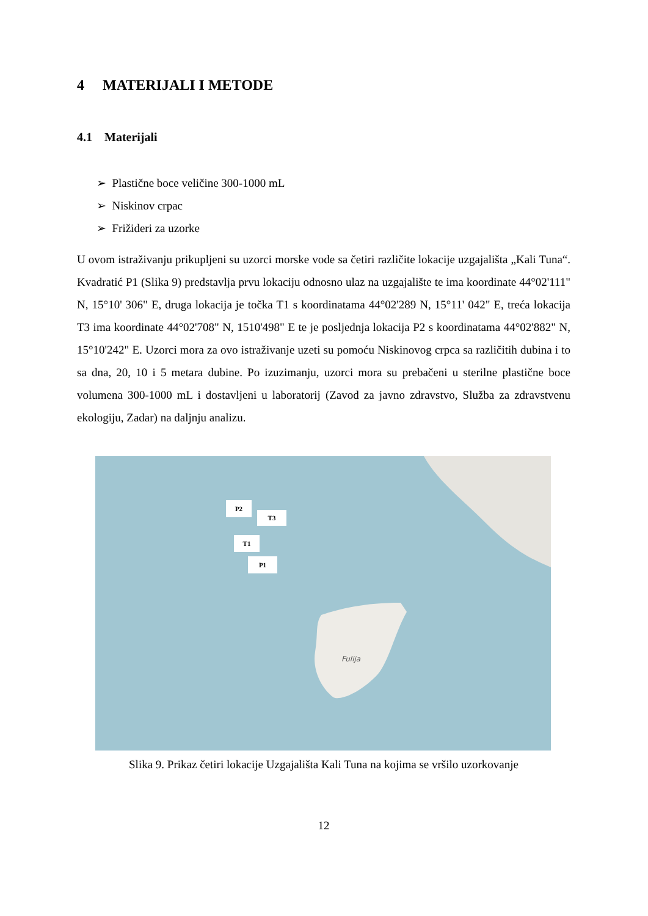4 MATERIJALI I METODE
4.1 Materijali
➢ Plastične boce veličine 300-1000 mL
➢ Niskinov crpac
➢ Frižideri za uzorke
U ovom istraživanju prikupljeni su uzorci morske vode sa četiri različite lokacije uzgajališta „Kali Tuna“. Kvadratić P1 (Slika 9) predstavlja prvu lokaciju odnosno ulaz na uzgajalište te ima koordinate 44°02'111" N, 15°10' 306" E, druga lokacija je točka T1 s koordinatama 44°02'289 N, 15°11' 042" E, treća lokacija T3 ima koordinate 44°02'708" N, 1510'498" E te je posljednja lokacija P2 s koordinatama 44°02'882" N, 15°10'242" E. Uzorci mora za ovo istraživanje uzeti su pomoću Niskinovog crpca sa različitih dubina i to sa dna, 20, 10 i 5 metara dubine. Po izuzimanju, uzorci mora su prebačeni u sterilne plastične boce volumena 300-1000 mL i dostavljeni u laboratorij (Zavod za javno zdravstvo, Služba za zdravstvenu ekologiju, Zadar) na daljnju analizu.
P2
T3
T1
P1
Fulija
Slika 9. Prikaz četiri lokacije Uzgajališta Kali Tuna na kojima se vršilo uzorkovanje
12